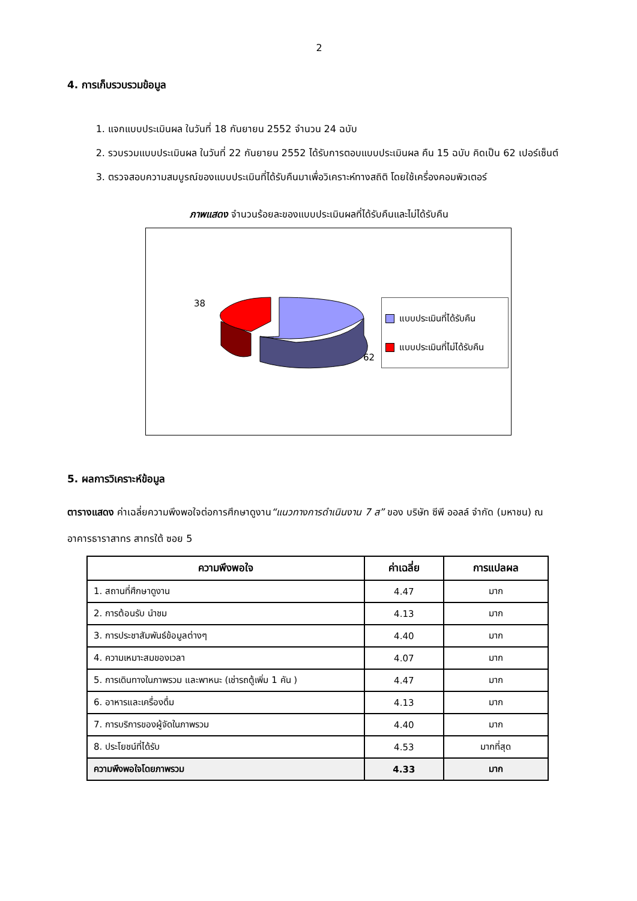2
4. การเก็บรวบรวมข้อมูล
1. แจกแบบประเมินผล ในวันที่ 18 กันยายน 2552 จำนวน 24 ฉบับ
2. รวบรวมแบบประเมินผล ในวันที่ 22 กันยายน 2552 ได้รับการตอบแบบประเมินผล คืน 15 ฉบับ คิดเป็น 62 เปอร์เซ็นต์
3. ตรวจสอบความสมบูรณ์ของแบบประเมินที่ได้รับคืนมาเพื่อวิเคราะห์ทางสถิติ โดยใช้เครื่องคอมพิวเตอร์
ภาพแสดง จำนวนร้อยละของแบบประเมินผลที่ได้รับคืนและไม่ได้รับคืน
38
62
แบบประเมินที่ได้รับคืน
แบบประเมินที่ไม่ได้รับคืน
5. ผลการวิเคราะห์ข้อมูล
ตารางแสดง ค่าเฉลี่ยความพึงพอใจต่อการศึกษาดูงาน“แนวทางการดำเนินงาน 7 ส” ของ บริษัท ซีพี ออลล์ จำกัด (มหาชน) ณ อาคารธาราสาทร สาทรใต้ ซอย 5
| ความพึงพอใจ | ค่าเฉลี่ย | การแปลผล |
| --- | --- | --- |
| 1. สถานที่ศึกษาดูงาน | 4.47 | มาก |
| 2. การต้อนรับ นำชม | 4.13 | มาก |
| 3. การประชาสัมพันธ์ข้อมูลต่างๆ | 4.40 | มาก |
| 4. ความเหมาะสมของเวลา | 4.07 | มาก |
| 5. การเดินทางในภาพรวม และพาหนะ (เช่ารถตู้เพิ่ม 1 คัน ) | 4.47 | มาก |
| 6. อาหารและเครื่องดื่ม | 4.13 | มาก |
| 7. การบริการของผู้จัดในภาพรวม | 4.40 | มาก |
| 8. ประโยชน์ที่ได้รับ | 4.53 | มากที่สุด |
| ความพึงพอใจโดยภาพรวม | 4.33 | มาก |